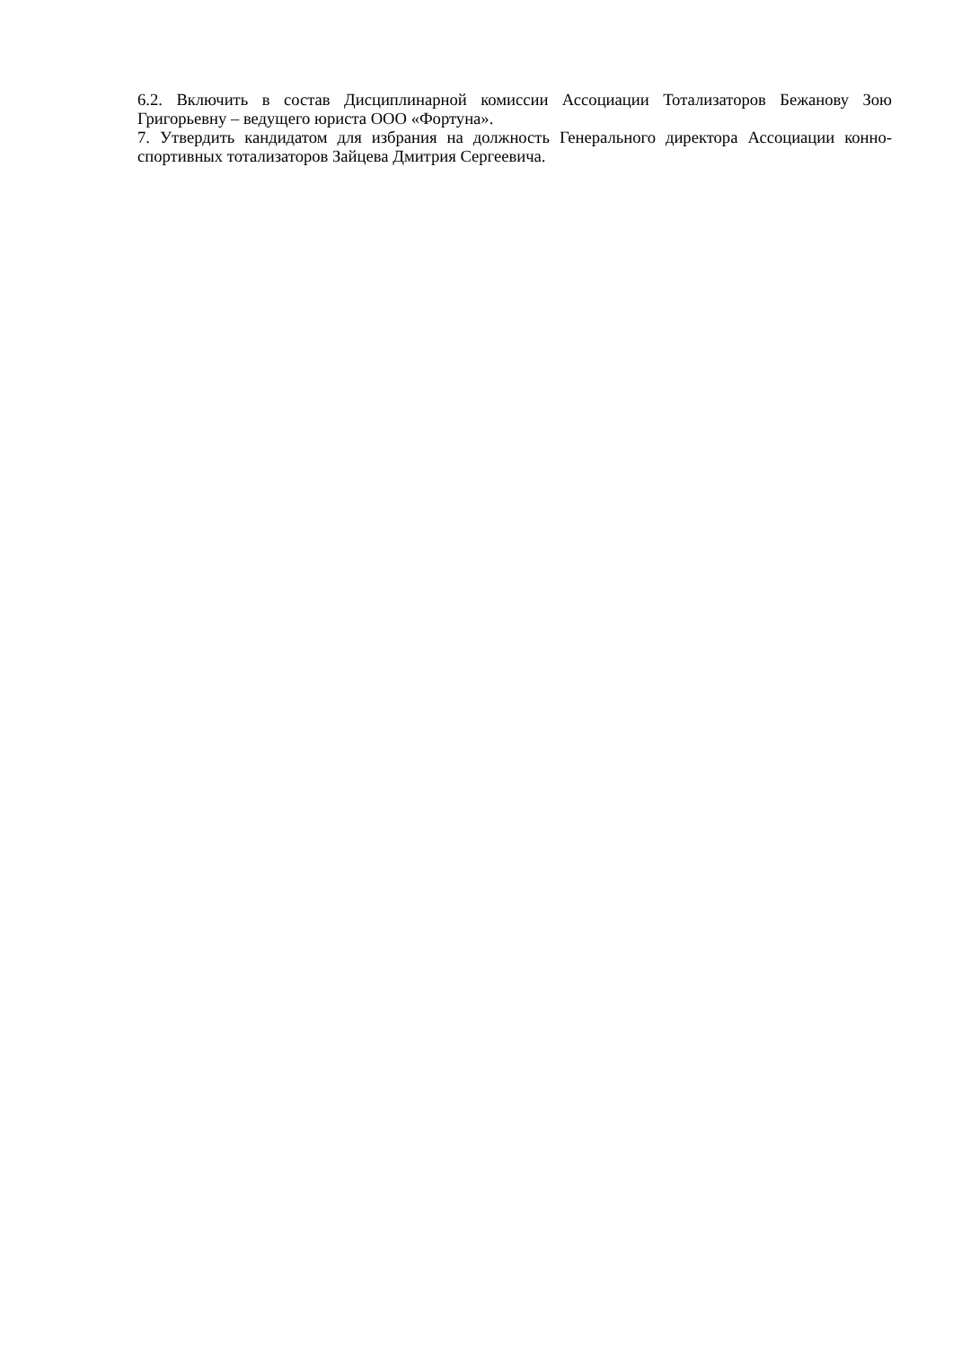6.2. Включить в состав Дисциплинарной комиссии Ассоциации Тотализаторов Бежанову Зою Григорьевну – ведущего юриста ООО «Фортуна».
7. Утвердить кандидатом для избрания на должность Генерального директора Ассоциации конно-спортивных тотализаторов Зайцева Дмитрия Сергеевича.